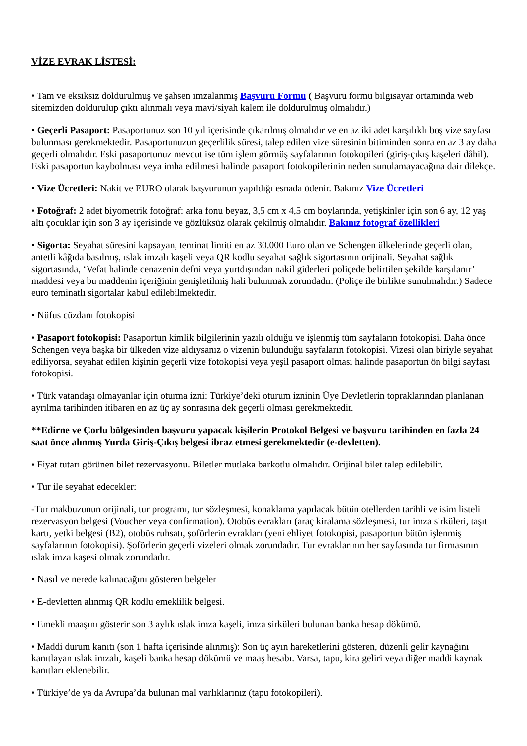VİZE EVRAK LİSTESİ:
• Tam ve eksiksiz doldurulmuş ve şahsen imzalanmış Başvuru Formu ( Başvuru formu bilgisayar ortamında web sitemizden doldurulup çıktı alınmalı veya mavi/siyah kalem ile doldurulmuş olmalıdır.)
• Geçerli Pasaport: Pasaportunuz son 10 yıl içerisinde çıkarılmış olmalıdır ve en az iki adet karşılıklı boş vize sayfası bulunması gerekmektedir. Pasaportunuzun geçerlilik süresi, talep edilen vize süresinin bitiminden sonra en az 3 ay daha geçerli olmalıdır. Eski pasaportunuz mevcut ise tüm işlem görmüş sayfalarının fotokopileri (giriş-çıkış kaşeleri dâhil). Eski pasaportun kaybolması veya imha edilmesi halinde pasaport fotokopilerinin neden sunulamayacağına dair dilekçe.
• Vize Ücretleri: Nakit ve EURO olarak başvurunun yapıldığı esnada ödenir. Bakınız Vize Ücretleri
• Fotoğraf: 2 adet biyometrik fotoğraf: arka fonu beyaz, 3,5 cm x 4,5 cm boylarında, yetişkinler için son 6 ay, 12 yaş altı çocuklar için son 3 ay içerisinde ve gözlüksüz olarak çekilmiş olmalıdır. Bakınız fotograf özellikleri
• Sigorta: Seyahat süresini kapsayan, teminat limiti en az 30.000 Euro olan ve Schengen ülkelerinde geçerli olan, antetli kâğıda basılmış, ıslak imzalı kaşeli veya QR kodlu seyahat sağlık sigortasının orijinali. Seyahat sağlık sigortasında, ‘Vefat halinde cenazenin defni veya yurtdışından nakil giderleri poliçede belirtilen şekilde karşılanır’ maddesi veya bu maddenin içeriğinin genişletilmiş hali bulunmak zorundadır. (Poliçe ile birlikte sunulmalıdır.) Sadece euro teminatlı sigortalar kabul edilebilmektedir.
• Nüfus cüzdanı fotokopisi
• Pasaport fotokopisi: Pasaportun kimlik bilgilerinin yazılı olduğu ve işlenmiş tüm sayfaların fotokopisi. Daha önce Schengen veya başka bir ülkeden vize aldıysanız o vizenin bulunduğu sayfaların fotokopisi. Vizesi olan biriyle seyahat ediliyorsa, seyahat edilen kişinin geçerli vize fotokopisi veya yeşil pasaport olması halinde pasaportun ön bilgi sayfası fotokopisi.
• Türk vatandaşı olmayanlar için oturma izni: Türkiye’deki oturum izninin Üye Devletlerin topraklarından planlanan ayrılma tarihinden itibaren en az üç ay sonrasına dek geçerli olması gerekmektedir.
**Edirne ve Çorlu bölgesinden başvuru yapacak kişilerin Protokol Belgesi ve başvuru tarihinden en fazla 24 saat önce alınmış Yurda Giriş-Çıkış belgesi ibraz etmesi gerekmektedir (e-devletten).
• Fiyat tutarı görünen bilet rezervasyonu. Biletler mutlaka barkotlu olmalıdır. Orijinal bilet talep edilebilir.
• Tur ile seyahat edecekler:
-Tur makbuzunun orijinali, tur programı, tur sözleşmesi, konaklama yapılacak bütün otellerden tarihli ve isim listeli rezervasyon belgesi (Voucher veya confirmation). Otobüs evrakları (araç kiralama sözleşmesi, tur imza sirküleri, taşıt kartı, yetki belgesi (B2), otobüs ruhsatı, şoförlerin evrakları (yeni ehliyet fotokopisi, pasaportun bütün işlenmiş sayfalarının fotokopisi). Şoförlerin geçerli vizeleri olmak zorundadır. Tur evraklarının her sayfasında tur firmasının ıslak imza kaşesi olmak zorundadır.
• Nasıl ve nerede kalınacağını gösteren belgeler
• E-devletten alınmış QR kodlu emeklilik belgesi.
• Emekli maaşını gösterir son 3 aylık ıslak imza kaşeli, imza sirküleri bulunan banka hesap dökümü.
• Maddi durum kanıtı (son 1 hafta içerisinde alınmış): Son üç ayın hareketlerini gösteren, düzenli gelir kaynağını kanıtlayan ıslak imzalı, kaşeli banka hesap dökümü ve maaş hesabı. Varsa, tapu, kira geliri veya diğer maddi kaynak kanıtları eklenebilir.
• Türkiye’de ya da Avrupa’da bulunan mal varlıklarınız (tapu fotokopileri).